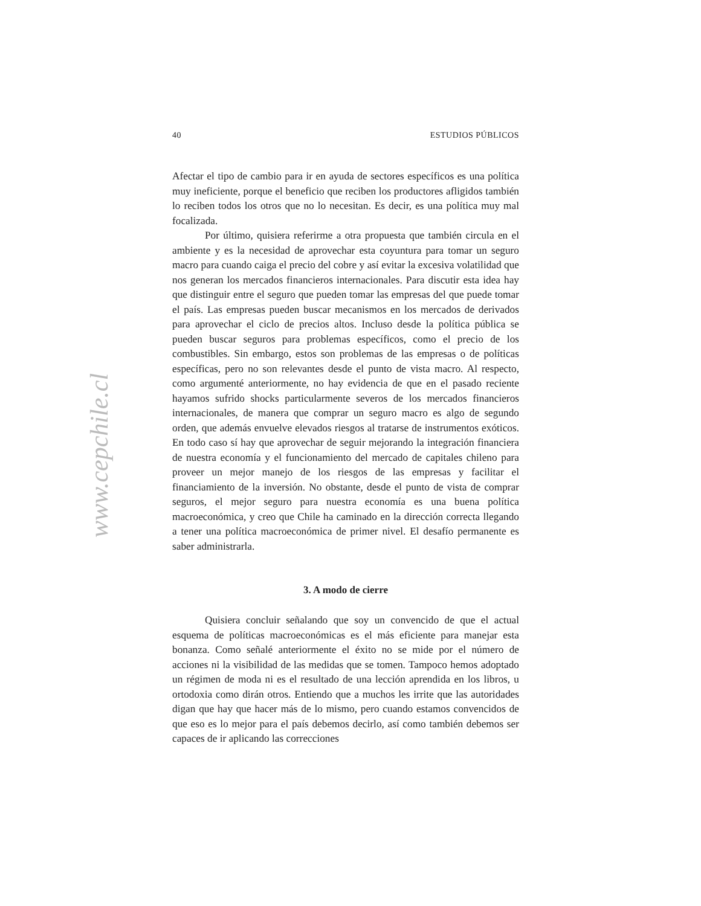40 ESTUDIOS PÚBLICOS
Afectar el tipo de cambio para ir en ayuda de sectores específicos es una política muy ineficiente, porque el beneficio que reciben los productores afligidos también lo reciben todos los otros que no lo necesitan. Es decir, es una política muy mal focalizada.
Por último, quisiera referirme a otra propuesta que también circula en el ambiente y es la necesidad de aprovechar esta coyuntura para tomar un seguro macro para cuando caiga el precio del cobre y así evitar la excesiva volatilidad que nos generan los mercados financieros internacionales. Para discutir esta idea hay que distinguir entre el seguro que pueden tomar las empresas del que puede tomar el país. Las empresas pueden buscar mecanismos en los mercados de derivados para aprovechar el ciclo de precios altos. Incluso desde la política pública se pueden buscar seguros para problemas específicos, como el precio de los combustibles. Sin embargo, estos son problemas de las empresas o de políticas específicas, pero no son relevantes desde el punto de vista macro. Al respecto, como argumenté anteriormente, no hay evidencia de que en el pasado reciente hayamos sufrido shocks particularmente severos de los mercados financieros internacionales, de manera que comprar un seguro macro es algo de segundo orden, que además envuelve elevados riesgos al tratarse de instrumentos exóticos. En todo caso sí hay que aprovechar de seguir mejorando la integración financiera de nuestra economía y el funcionamiento del mercado de capitales chileno para proveer un mejor manejo de los riesgos de las empresas y facilitar el financiamiento de la inversión. No obstante, desde el punto de vista de comprar seguros, el mejor seguro para nuestra economía es una buena política macroeconómica, y creo que Chile ha caminado en la dirección correcta llegando a tener una política macroeconómica de primer nivel. El desafío permanente es saber administrarla.
3. A modo de cierre
Quisiera concluir señalando que soy un convencido de que el actual esquema de políticas macroeconómicas es el más eficiente para manejar esta bonanza. Como señalé anteriormente el éxito no se mide por el número de acciones ni la visibilidad de las medidas que se tomen. Tampoco hemos adoptado un régimen de moda ni es el resultado de una lección aprendida en los libros, u ortodoxia como dirán otros. Entiendo que a muchos les irrite que las autoridades digan que hay que hacer más de lo mismo, pero cuando estamos convencidos de que eso es lo mejor para el país debemos decirlo, así como también debemos ser capaces de ir aplicando las correcciones
www.cepchile.cl